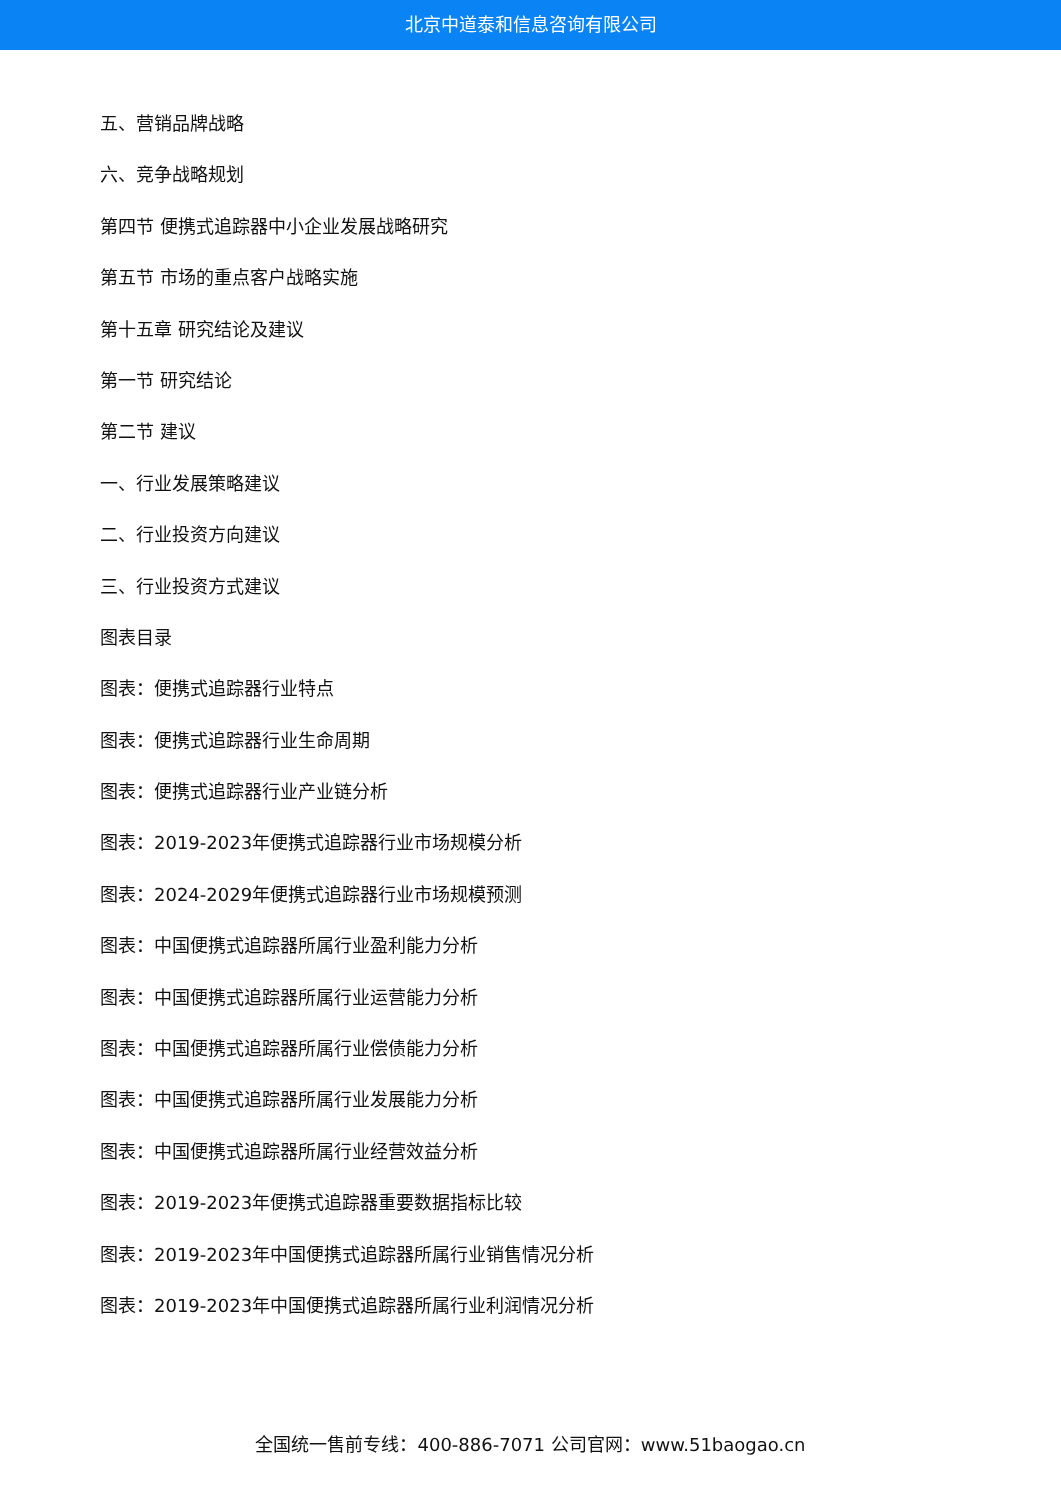北京中道泰和信息咨询有限公司
五、营销品牌战略
六、竞争战略规划
第四节 便携式追踪器中小企业发展战略研究
第五节 市场的重点客户战略实施
第十五章 研究结论及建议
第一节 研究结论
第二节 建议
一、行业发展策略建议
二、行业投资方向建议
三、行业投资方式建议
图表目录
图表：便携式追踪器行业特点
图表：便携式追踪器行业生命周期
图表：便携式追踪器行业产业链分析
图表：2019-2023年便携式追踪器行业市场规模分析
图表：2024-2029年便携式追踪器行业市场规模预测
图表：中国便携式追踪器所属行业盈利能力分析
图表：中国便携式追踪器所属行业运营能力分析
图表：中国便携式追踪器所属行业偿债能力分析
图表：中国便携式追踪器所属行业发展能力分析
图表：中国便携式追踪器所属行业经营效益分析
图表：2019-2023年便携式追踪器重要数据指标比较
图表：2019-2023年中国便携式追踪器所属行业销售情况分析
图表：2019-2023年中国便携式追踪器所属行业利润情况分析
全国统一售前专线：400-886-7071 公司官网：www.51baogao.cn